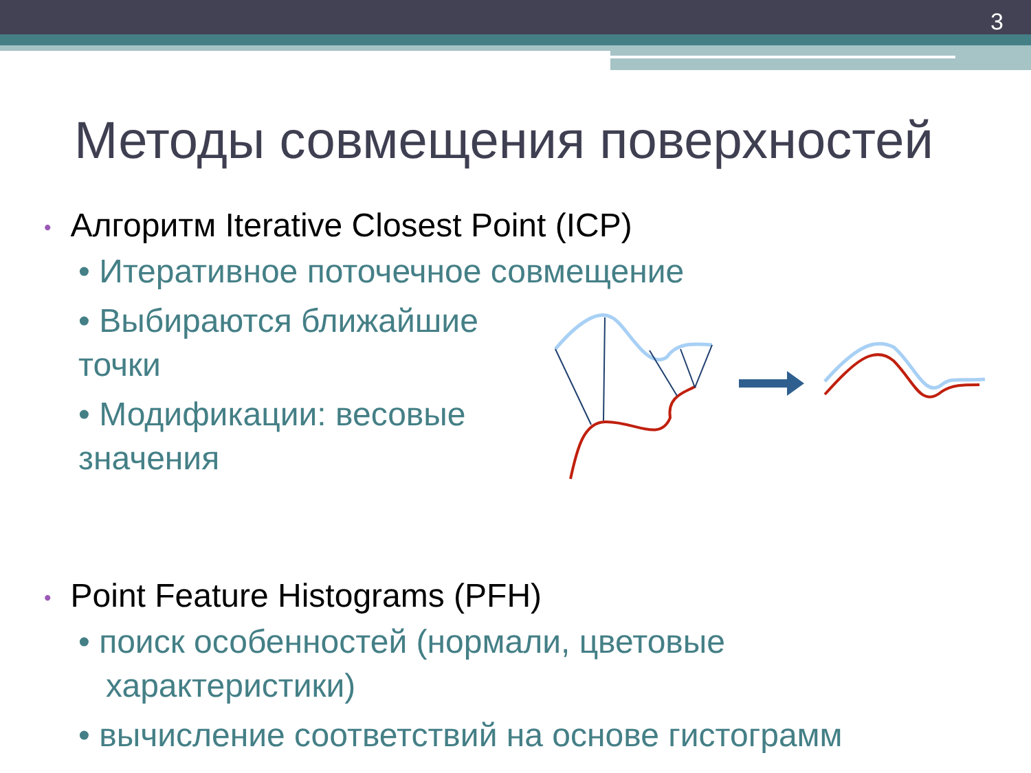3
Методы совмещения поверхностей
• Алгоритм Iterative Closest Point (ICP)
• Итеративное поточечное совмещение
• Выбираются ближайшие
точки
• Модификации: весовые
значения
• Point Feature Histograms (PFH)
• поиск особенностей (нормали, цветовые
характеристики)
• вычисление соответствий на основе гистограмм